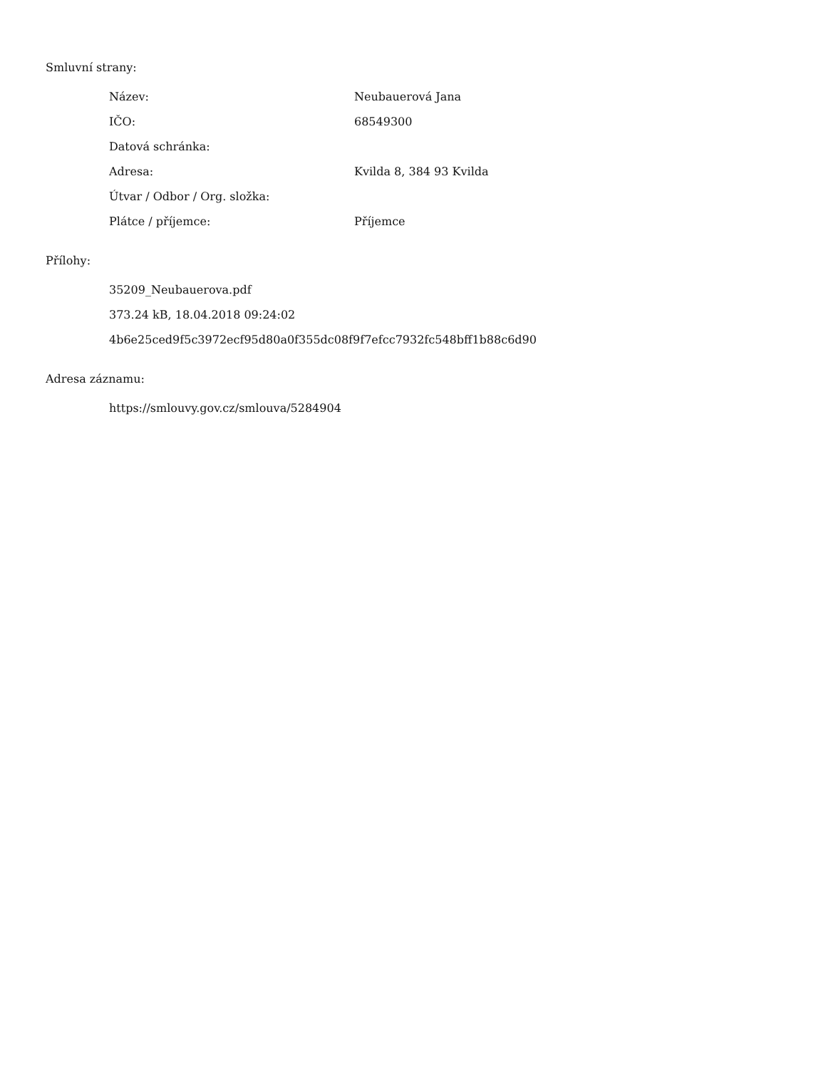Smluvní strany:
| Název: | Neubauerová Jana |
| IČO: | 68549300 |
| Datová schránka: | |
| Adresa: | Kvilda 8, 384 93 Kvilda |
| Útvar / Odbor / Org. složka: | |
| Plátce / příjemce: | Příjemce |
Přílohy:
35209_Neubauerova.pdf
373.24 kB, 18.04.2018 09:24:02
4b6e25ced9f5c3972ecf95d80a0f355dc08f9f7efcc7932fc548bff1b88c6d90
Adresa záznamu:
https://smlouvy.gov.cz/smlouva/5284904